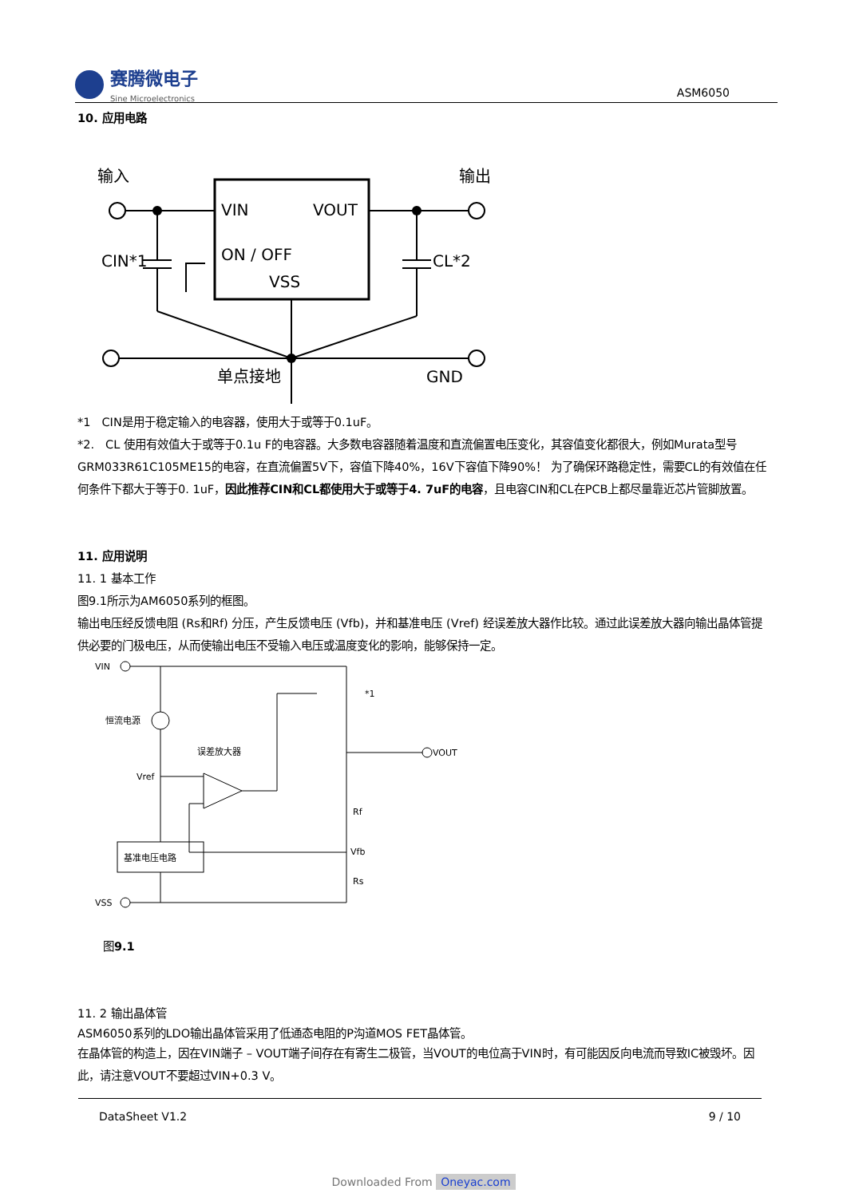赛腾微电子
Sine Microelectronics
ASM6050
10. 应用电路
VIN
VOUT
ON / OFF
VSS
输入
输出
CIN*1
CL*2
单点接地
GND
*1　CIN是用于稳定输入的电容器，使用大于或等于0.1uF。
*2.　CL 使用有效值大于或等于0.1u F的电容器。大多数电容器随着温度和直流偏置电压变化，其容值变化都很大，例如Murata型号GRM033R61C105ME15的电容，在直流偏置5V下，容值下降40%，16V下容值下降90%！ 为了确保环路稳定性，需要CL的有效值在任何条件下都大于等于0. 1uF，因此推荐CIN和CL都使用大于或等于4. 7uF的电容，且电容CIN和CL在PCB上都尽量靠近芯片管脚放置。
11. 应用说明
11. 1 基本工作
图9.1所示为AM6050系列的框图。
输出电压经反馈电阻 (Rs和Rf) 分压，产生反馈电压 (Vfb)，并和基准电压 (Vref) 经误差放大器作比较。通过此误差放大器向输出晶体管提供必要的门极电压，从而使输出电压不受输入电压或温度变化的影响，能够保持一定。
VIN
VSS
VOUT
恒流电源
误差放大器
基准电压电路
Vref
Rf
Vfb
Rs
*1
图9.1
11. 2 输出晶体管
ASM6050系列的LDO输出晶体管采用了低通态电阻的P沟道MOS FET晶体管。
在晶体管的构造上，因在VIN端子 – VOUT端子间存在有寄生二极管，当VOUT的电位高于VIN时，有可能因反向电流而导致IC被毁坏。因此，请注意VOUT不要超过VIN+0.3 V。
DataSheet V1.2 9 / 10
Downloaded From Oneyac.com